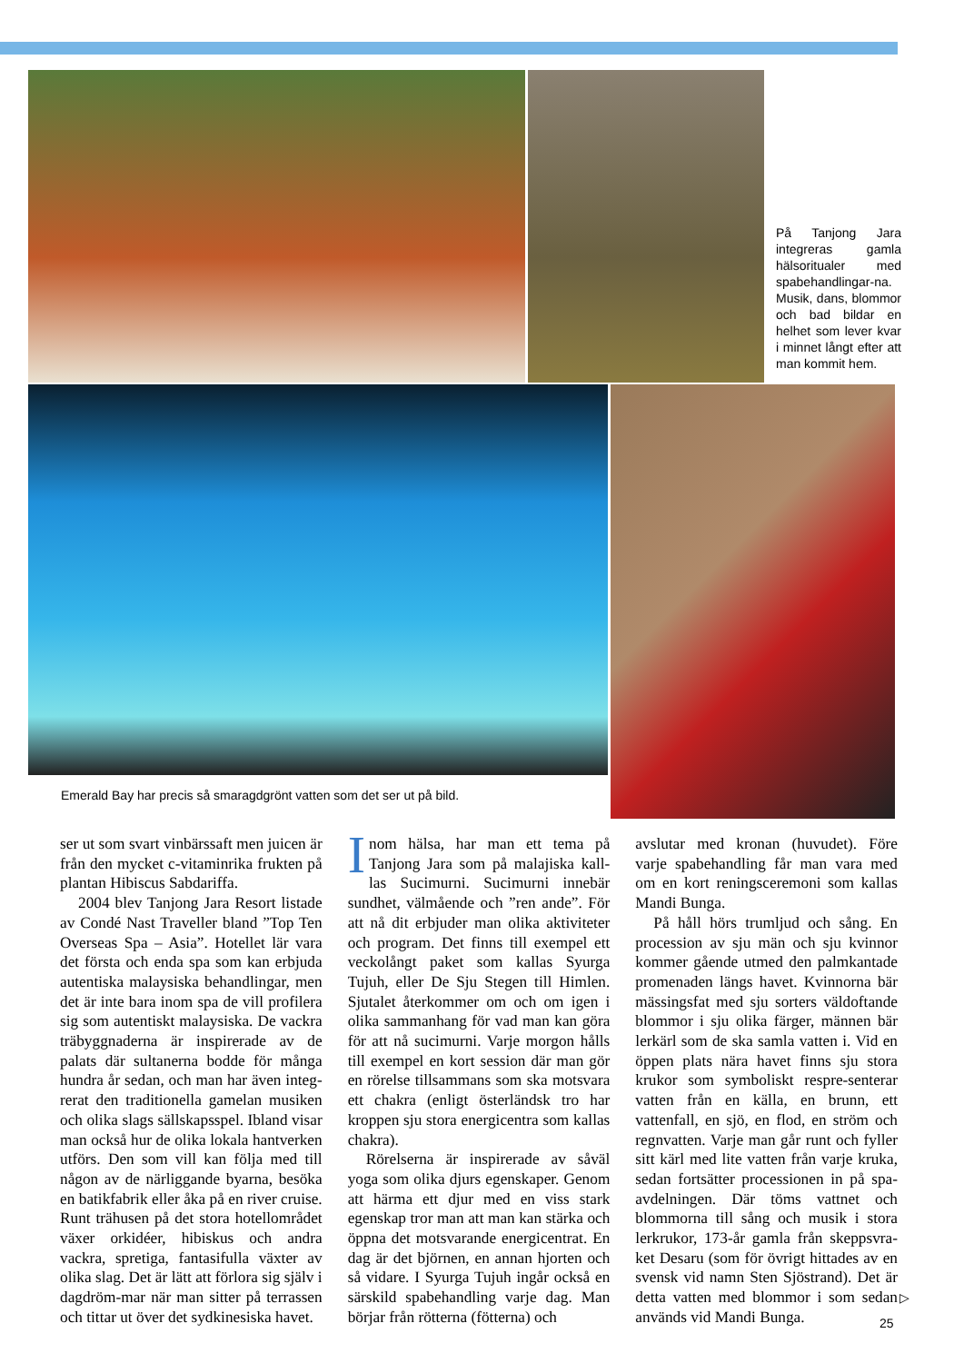På Tanjong Jara integreras gamla hälsoritualer med spabehandlingar-na. Musik, dans, blommor och bad bildar en helhet som lever kvar i minnet långt efter att man kommit hem.
Emerald Bay har precis så smaragdgrönt vatten som det ser ut på bild.
ser ut som svart vinbärssaft men juicen är från den mycket c-vitaminrika frukten på plantan Hibiscus Sabdariffa.
2004 blev Tanjong Jara Resort listade av Condé Nast Traveller bland ”Top Ten Overseas Spa – Asia”. Hotellet lär vara det första och enda spa som kan erbjuda autentiska malaysiska behandlingar, men det är inte bara inom spa de vill profilera sig som autentiskt malaysiska. De vackra träbyggnaderna är inspirerade av de palats där sultanerna bodde för många hundra år sedan, och man har även integ-rerat den traditionella gamelan musiken och olika slags sällskapsspel. Ibland visar man också hur de olika lokala hantverken utförs. Den som vill kan följa med till någon av de närliggande byarna, besöka en batikfabrik eller åka på en river cruise. Runt trähusen på det stora hotellområdet växer orkidéer, hibiskus och andra vackra, spretiga, fantasifulla växter av olika slag. Det är lätt att förlora sig själv i dagdröm-mar när man sitter på terrassen och tittar ut över det sydkinesiska havet.
Inom hälsa, har man ett tema på Tanjong Jara som på malajiska kall-las Sucimurni. Sucimurni innebär sundhet, välmående och ”ren ande”. För att nå dit erbjuder man olika aktiviteter och program. Det finns till exempel ett veckolångt paket som kallas Syurga Tujuh, eller De Sju Stegen till Himlen. Sjutalet återkommer om och om igen i olika sammanhang för vad man kan göra för att nå sucimurni. Varje morgon hålls till exempel en kort session där man gör en rörelse tillsammans som ska motsvara ett chakra (enligt österländsk tro har kroppen sju stora energicentra som kallas chakra).
Rörelserna är inspirerade av såväl yoga som olika djurs egenskaper. Genom att härma ett djur med en viss stark egenskap tror man att man kan stärka och öppna det motsvarande energicentrat. En dag är det björnen, en annan hjorten och så vidare. I Syurga Tujuh ingår också en särskild spabehandling varje dag. Man börjar från rötterna (fötterna) och
avslutar med kronan (huvudet). Före varje spabehandling får man vara med om en kort reningsceremoni som kallas Mandi Bunga.
På håll hörs trumljud och sång. En procession av sju män och sju kvinnor kommer gående utmed den palmkantade promenaden längs havet. Kvinnorna bär mässingsfat med sju sorters väldoftande blommor i sju olika färger, männen bär lerkärl som de ska samla vatten i. Vid en öppen plats nära havet finns sju stora krukor som symboliskt respre-senterar vatten från en källa, en brunn, ett vattenfall, en sjö, en flod, en ström och regnvatten. Varje man går runt och fyller sitt kärl med lite vatten från varje kruka, sedan fortsätter processionen in på spa-avdelningen. Där töms vattnet och blommorna till sång och musik i stora lerkrukor, 173-år gamla från skeppsvra-ket Desaru (som för övrigt hittades av en svensk vid namn Sten Sjöstrand). Det är detta vatten med blommor i som sedan används vid Mandi Bunga.
▷
25